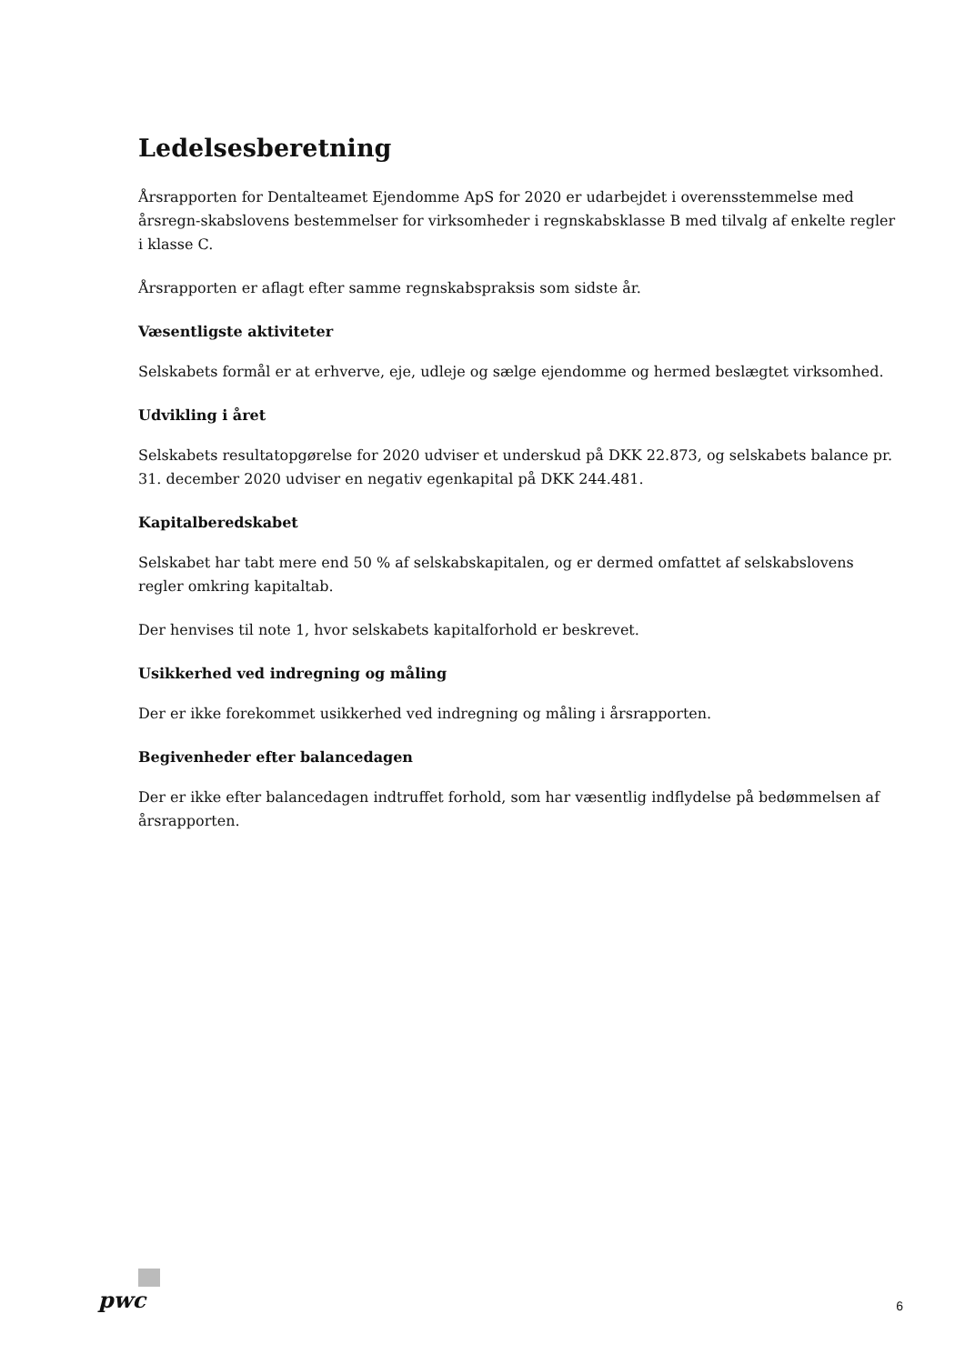Ledelsesberetning
Årsrapporten for Dentalteamet Ejendomme ApS for 2020 er udarbejdet i overensstemmelse med årsregn-skabslovens bestemmelser for virksomheder i regnskabsklasse B med tilvalg af enkelte regler i klasse C.
Årsrapporten er aflagt efter samme regnskabspraksis som sidste år.
Væsentligste aktiviteter
Selskabets formål er at erhverve, eje, udleje og sælge ejendomme og hermed beslægtet virksomhed.
Udvikling i året
Selskabets resultatopgørelse for 2020 udviser et underskud på DKK 22.873, og selskabets balance pr. 31. december 2020 udviser en negativ egenkapital på DKK 244.481.
Kapitalberedskabet
Selskabet har tabt mere end 50 % af selskabskapitalen, og er dermed omfattet af selskabslovens regler omkring kapitaltab.
Der henvises til note 1, hvor selskabets kapitalforhold er beskrevet.
Usikkerhed ved indregning og måling
Der er ikke forekommet usikkerhed ved indregning og måling i årsrapporten.
Begivenheder efter balancedagen
Der er ikke efter balancedagen indtruffet forhold, som har væsentlig indflydelse på bedømmelsen af årsrapporten.
pwc
6